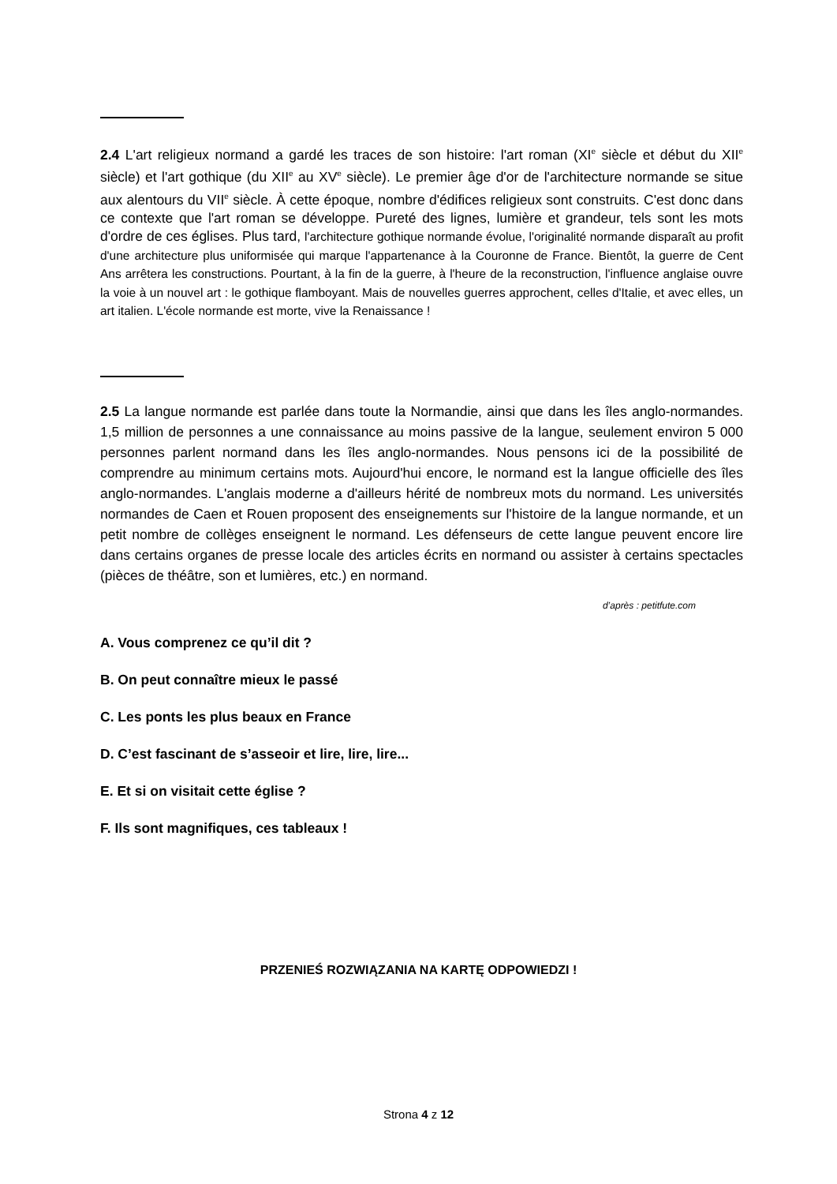2.4 L'art religieux normand a gardé les traces de son histoire: l'art roman (XI<sup>e</sup> siècle et début du XII<sup>e</sup> siècle) et l'art gothique (du XII<sup>e</sup> au XV<sup>e</sup> siècle). Le premier âge d'or de l'architecture normande se situe aux alentours du VII<sup>e</sup> siècle. À cette époque, nombre d'édifices religieux sont construits. C'est donc dans ce contexte que l'art roman se développe. Pureté des lignes, lumière et grandeur, tels sont les mots d'ordre de ces églises. Plus tard, l'architecture gothique normande évolue, l'originalité normande disparaît au profit d'une architecture plus uniformisée qui marque l'appartenance à la Couronne de France. Bientôt, la guerre de Cent Ans arrêtera les constructions. Pourtant, à la fin de la guerre, à l'heure de la reconstruction, l'influence anglaise ouvre la voie à un nouvel art : le gothique flamboyant. Mais de nouvelles guerres approchent, celles d'Italie, et avec elles, un art italien. L'école normande est morte, vive la Renaissance !
2.5 La langue normande est parlée dans toute la Normandie, ainsi que dans les îles anglo-normandes. 1,5 million de personnes a une connaissance au moins passive de la langue, seulement environ 5 000 personnes parlent normand dans les îles anglo-normandes. Nous pensons ici de la possibilité de comprendre au minimum certains mots. Aujourd'hui encore, le normand est la langue officielle des îles anglo-normandes. L'anglais moderne a d'ailleurs hérité de nombreux mots du normand. Les universités normandes de Caen et Rouen proposent des enseignements sur l'histoire de la langue normande, et un petit nombre de collèges enseignent le normand. Les défenseurs de cette langue peuvent encore lire dans certains organes de presse locale des articles écrits en normand ou assister à certains spectacles (pièces de théâtre, son et lumières, etc.) en normand.
d’après : petitfute.com
A. Vous comprenez ce qu’il dit ?
B. On peut connaître mieux le passé
C. Les ponts les plus beaux en France
D. C’est fascinant de s’asseoir et lire, lire, lire...
E. Et si on visitait cette église ?
F. Ils sont magnifiques, ces tableaux !
PRZENIEŚ ROZWIĄZANIA NA KARTĘ ODPOWIEDZI !
Strona 4 z 12